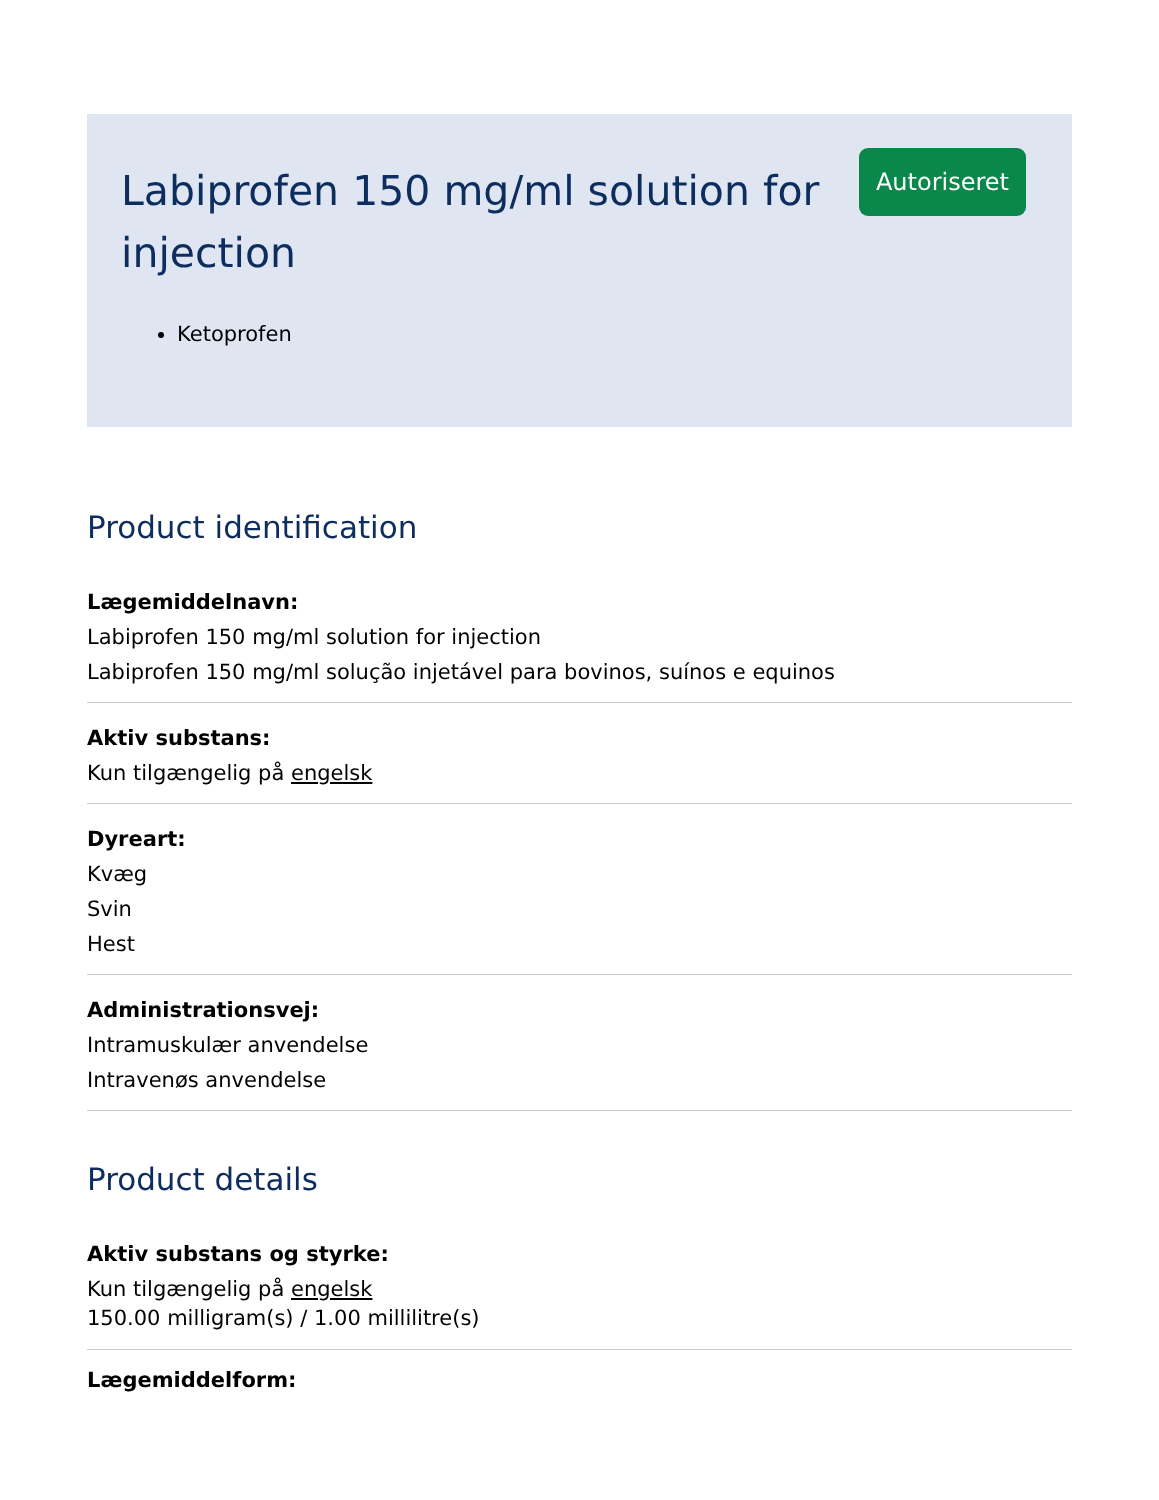Labiprofen 150 mg/ml solution for injection
Autoriseret
Ketoprofen
Product identification
Lægemiddelnavn:
Labiprofen 150 mg/ml solution for injection
Labiprofen 150 mg/ml solução injetável para bovinos, suínos e equinos
Aktiv substans:
Kun tilgængelig på engelsk
Dyreart:
Kvæg
Svin
Hest
Administrationsvej:
Intramuskulær anvendelse
Intravenøs anvendelse
Product details
Aktiv substans og styrke:
Kun tilgængelig på engelsk
150.00 milligram(s) / 1.00 millilitre(s)
Lægemiddelform: